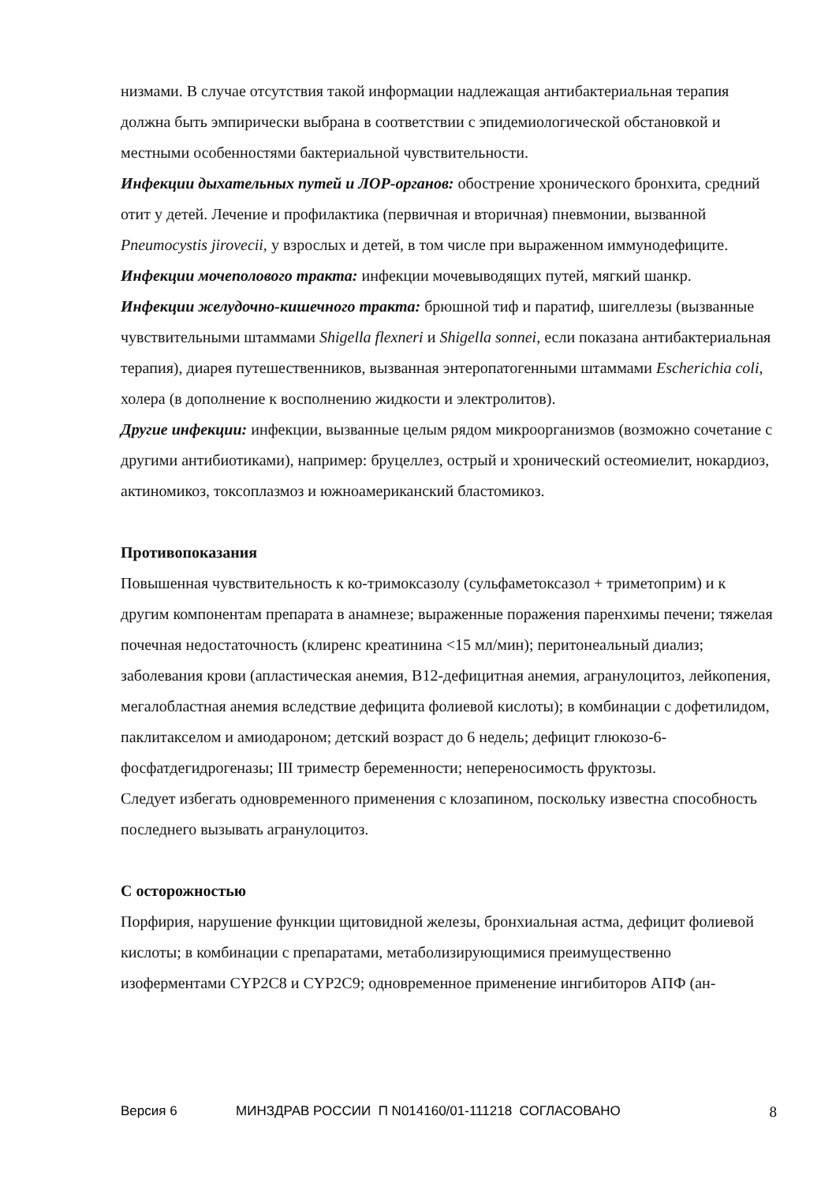низмами. В случае отсутствия такой информации надлежащая антибактериальная терапия должна быть эмпирически выбрана в соответствии с эпидемиологической обстановкой и местными особенностями бактериальной чувствительности.
Инфекции дыхательных путей и ЛОР-органов: обострение хронического бронхита, средний отит у детей. Лечение и профилактика (первичная и вторичная) пневмонии, вызванной Pneumocystis jirovecii, у взрослых и детей, в том числе при выраженном иммунодефиците.
Инфекции мочеполового тракта: инфекции мочевыводящих путей, мягкий шанкр.
Инфекции желудочно-кишечного тракта: брюшной тиф и паратиф, шигеллезы (вызванные чувствительными штаммами Shigella flexneri и Shigella sonnei, если показана антибактериальная терапия), диарея путешественников, вызванная энтеропатогенными штаммами Escherichia coli, холера (в дополнение к восполнению жидкости и электролитов).
Другие инфекции: инфекции, вызванные целым рядом микроорганизмов (возможно сочетание с другими антибиотиками), например: бруцеллез, острый и хронический остеомиелит, нокардиоз, актиномикоз, токсоплазмоз и южноамериканский бластомикоз.
Противопоказания
Повышенная чувствительность к ко-тримоксазолу (сульфаметоксазол + триметоприм) и к другим компонентам препарата в анамнезе; выраженные поражения паренхимы печени; тяжелая почечная недостаточность (клиренс креатинина <15 мл/мин); перитонеальный диализ; заболевания крови (апластическая анемия, B12-дефицитная анемия, агранулоцитоз, лейкопения, мегалобластная анемия вследствие дефицита фолиевой кислоты); в комбинации с дофетилидом, паклитакселом и амиодароном; детский возраст до 6 недель; дефицит глюкозо-6-фосфатдегидрогеназы; III триместр беременности; непереносимость фруктозы.
Следует избегать одновременного применения с клозапином, поскольку известна способность последнего вызывать агранулоцитоз.
С осторожностью
Порфирия, нарушение функции щитовидной железы, бронхиальная астма, дефицит фолиевой кислоты; в комбинации с препаратами, метаболизирующимися преимущественно изоферментами CYP2C8 и CYP2C9; одновременное применение ингибиторов АПФ (ан-
Версия 6 МИНЗДРАВ РОССИИ П N014160/01-111218 СОГЛАСОВАНО 8